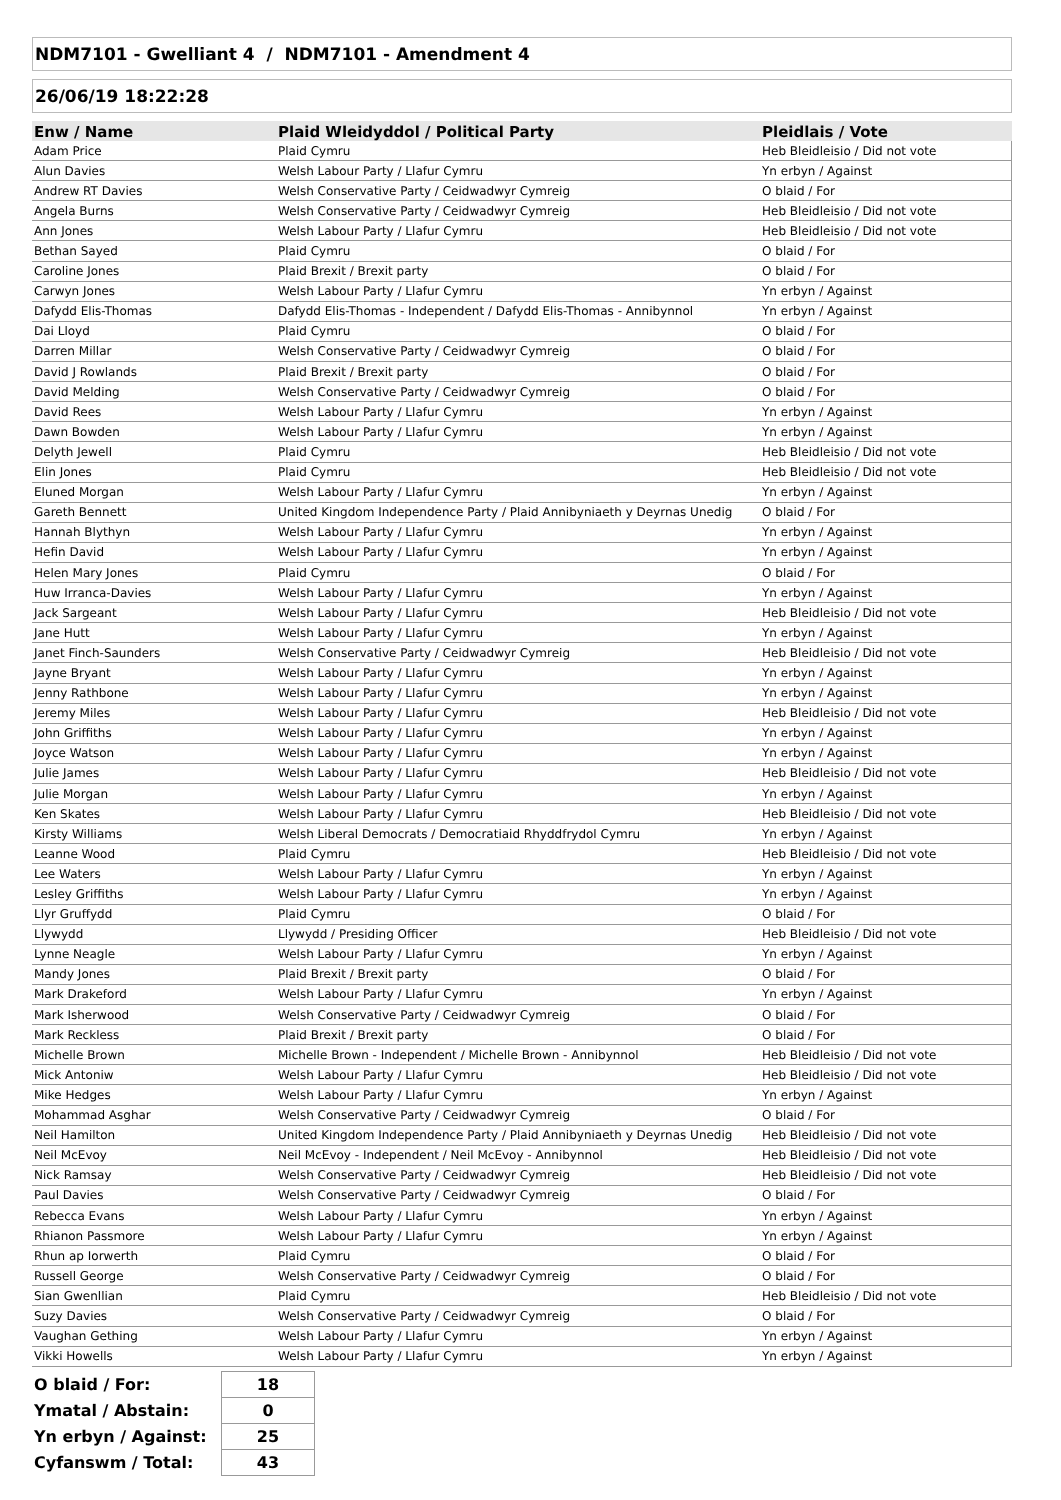NDM7101 - Gwelliant 4 / NDM7101 - Amendment 4
26/06/19 18:22:28
| Enw / Name | Plaid Wleidyddol / Political Party | Pleidlais / Vote |
| --- | --- | --- |
| Adam Price | Plaid Cymru | Heb Bleidleisio / Did not vote |
| Alun Davies | Welsh Labour Party / Llafur Cymru | Yn erbyn / Against |
| Andrew RT Davies | Welsh Conservative Party / Ceidwadwyr Cymreig | O blaid / For |
| Angela Burns | Welsh Conservative Party / Ceidwadwyr Cymreig | Heb Bleidleisio / Did not vote |
| Ann Jones | Welsh Labour Party / Llafur Cymru | Heb Bleidleisio / Did not vote |
| Bethan Sayed | Plaid Cymru | O blaid / For |
| Caroline Jones | Plaid Brexit / Brexit party | O blaid / For |
| Carwyn Jones | Welsh Labour Party / Llafur Cymru | Yn erbyn / Against |
| Dafydd Elis-Thomas | Dafydd Elis-Thomas - Independent / Dafydd Elis-Thomas - Annibynnol | Yn erbyn / Against |
| Dai Lloyd | Plaid Cymru | O blaid / For |
| Darren Millar | Welsh Conservative Party / Ceidwadwyr Cymreig | O blaid / For |
| David J Rowlands | Plaid Brexit / Brexit party | O blaid / For |
| David Melding | Welsh Conservative Party / Ceidwadwyr Cymreig | O blaid / For |
| David Rees | Welsh Labour Party / Llafur Cymru | Yn erbyn / Against |
| Dawn Bowden | Welsh Labour Party / Llafur Cymru | Yn erbyn / Against |
| Delyth Jewell | Plaid Cymru | Heb Bleidleisio / Did not vote |
| Elin Jones | Plaid Cymru | Heb Bleidleisio / Did not vote |
| Eluned Morgan | Welsh Labour Party / Llafur Cymru | Yn erbyn / Against |
| Gareth Bennett | United Kingdom Independence Party / Plaid Annibyniaeth y Deyrnas Unedig | O blaid / For |
| Hannah Blythyn | Welsh Labour Party / Llafur Cymru | Yn erbyn / Against |
| Hefin David | Welsh Labour Party / Llafur Cymru | Yn erbyn / Against |
| Helen Mary Jones | Plaid Cymru | O blaid / For |
| Huw Irranca-Davies | Welsh Labour Party / Llafur Cymru | Yn erbyn / Against |
| Jack Sargeant | Welsh Labour Party / Llafur Cymru | Heb Bleidleisio / Did not vote |
| Jane Hutt | Welsh Labour Party / Llafur Cymru | Yn erbyn / Against |
| Janet Finch-Saunders | Welsh Conservative Party / Ceidwadwyr Cymreig | Heb Bleidleisio / Did not vote |
| Jayne Bryant | Welsh Labour Party / Llafur Cymru | Yn erbyn / Against |
| Jenny Rathbone | Welsh Labour Party / Llafur Cymru | Yn erbyn / Against |
| Jeremy Miles | Welsh Labour Party / Llafur Cymru | Heb Bleidleisio / Did not vote |
| John Griffiths | Welsh Labour Party / Llafur Cymru | Yn erbyn / Against |
| Joyce Watson | Welsh Labour Party / Llafur Cymru | Yn erbyn / Against |
| Julie James | Welsh Labour Party / Llafur Cymru | Heb Bleidleisio / Did not vote |
| Julie Morgan | Welsh Labour Party / Llafur Cymru | Yn erbyn / Against |
| Ken Skates | Welsh Labour Party / Llafur Cymru | Heb Bleidleisio / Did not vote |
| Kirsty Williams | Welsh Liberal Democrats / Democratiaid Rhyddfrydol Cymru | Yn erbyn / Against |
| Leanne Wood | Plaid Cymru | Heb Bleidleisio / Did not vote |
| Lee Waters | Welsh Labour Party / Llafur Cymru | Yn erbyn / Against |
| Lesley Griffiths | Welsh Labour Party / Llafur Cymru | Yn erbyn / Against |
| Llyr Gruffydd | Plaid Cymru | O blaid / For |
| Llywydd | Llywydd / Presiding Officer | Heb Bleidleisio / Did not vote |
| Lynne Neagle | Welsh Labour Party / Llafur Cymru | Yn erbyn / Against |
| Mandy Jones | Plaid Brexit / Brexit party | O blaid / For |
| Mark Drakeford | Welsh Labour Party / Llafur Cymru | Yn erbyn / Against |
| Mark Isherwood | Welsh Conservative Party / Ceidwadwyr Cymreig | O blaid / For |
| Mark Reckless | Plaid Brexit / Brexit party | O blaid / For |
| Michelle Brown | Michelle Brown - Independent / Michelle Brown - Annibynnol | Heb Bleidleisio / Did not vote |
| Mick Antoniw | Welsh Labour Party / Llafur Cymru | Heb Bleidleisio / Did not vote |
| Mike Hedges | Welsh Labour Party / Llafur Cymru | Yn erbyn / Against |
| Mohammad Asghar | Welsh Conservative Party / Ceidwadwyr Cymreig | O blaid / For |
| Neil Hamilton | United Kingdom Independence Party / Plaid Annibyniaeth y Deyrnas Unedig | Heb Bleidleisio / Did not vote |
| Neil McEvoy | Neil McEvoy - Independent / Neil McEvoy - Annibynnol | Heb Bleidleisio / Did not vote |
| Nick Ramsay | Welsh Conservative Party / Ceidwadwyr Cymreig | Heb Bleidleisio / Did not vote |
| Paul Davies | Welsh Conservative Party / Ceidwadwyr Cymreig | O blaid / For |
| Rebecca Evans | Welsh Labour Party / Llafur Cymru | Yn erbyn / Against |
| Rhianon Passmore | Welsh Labour Party / Llafur Cymru | Yn erbyn / Against |
| Rhun ap Iorwerth | Plaid Cymru | O blaid / For |
| Russell George | Welsh Conservative Party / Ceidwadwyr Cymreig | O blaid / For |
| Sian Gwenllian | Plaid Cymru | Heb Bleidleisio / Did not vote |
| Suzy Davies | Welsh Conservative Party / Ceidwadwyr Cymreig | O blaid / For |
| Vaughan Gething | Welsh Labour Party / Llafur Cymru | Yn erbyn / Against |
| Vikki Howells | Welsh Labour Party / Llafur Cymru | Yn erbyn / Against |
| O blaid / For: | 18 |
| Ymatal / Abstain: | 0 |
| Yn erbyn / Against: | 25 |
| Cyfanswm / Total: | 43 |